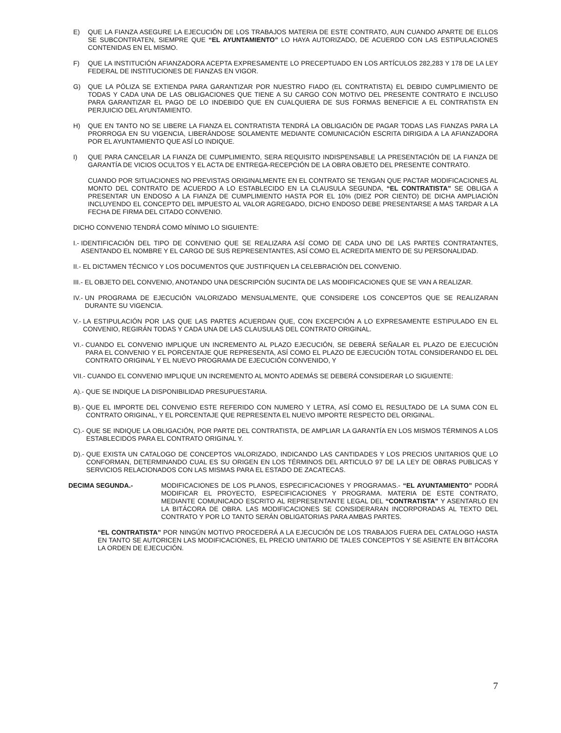E) QUE LA FIANZA ASEGURE LA EJECUCIÓN DE LOS TRABAJOS MATERIA DE ESTE CONTRATO, AUN CUANDO APARTE DE ELLOS SE SUBCONTRATEN, SIEMPRE QUE “EL AYUNTAMIENTO” LO HAYA AUTORIZADO, DE ACUERDO CON LAS ESTIPULACIONES CONTENIDAS EN EL MISMO.
F) QUE LA INSTITUCIÓN AFIANZADORA ACEPTA EXPRESAMENTE LO PRECEPTUADO EN LOS ARTÍCULOS 282,283 Y 178 DE LA LEY FEDERAL DE INSTITUCIONES DE FIANZAS EN VIGOR.
G) QUE LA PÓLIZA SE EXTIENDA PARA GARANTIZAR POR NUESTRO FIADO (EL CONTRATISTA) EL DEBIDO CUMPLIMIENTO DE TODAS Y CADA UNA DE LAS OBLIGACIONES QUE TIENE A SU CARGO CON MOTIVO DEL PRESENTE CONTRATO E INCLUSO PARA GARANTIZAR EL PAGO DE LO INDEBIDO QUE EN CUALQUIERA DE SUS FORMAS BENEFICIE A EL CONTRATISTA EN PERJUICIO DEL AYUNTAMIENTO.
H) QUE EN TANTO NO SE LIBERE LA FIANZA EL CONTRATISTA TENDRÁ LA OBLIGACIÓN DE PAGAR TODAS LAS FIANZAS PARA LA PRORROGA EN SU VIGENCIA, LIBERÁNDOSE SOLAMENTE MEDIANTE COMUNICACIÓN ESCRITA DIRIGIDA A LA AFIANZADORA POR EL AYUNTAMIENTO QUE ASÍ LO INDIQUE.
I) QUE PARA CANCELAR LA FIANZA DE CUMPLIMIENTO, SERA REQUISITO INDISPENSABLE LA PRESENTACIÓN DE LA FIANZA DE GARANTÍA DE VICIOS OCULTOS Y EL ACTA DE ENTREGA-RECEPCIÓN DE LA OBRA OBJETO DEL PRESENTE CONTRATO.
CUANDO POR SITUACIONES NO PREVISTAS ORIGINALMENTE EN EL CONTRATO SE TENGAN QUE PACTAR MODIFICACIONES AL MONTO DEL CONTRATO DE ACUERDO A LO ESTABLECIDO EN LA CLAUSULA SEGUNDA, “EL CONTRATISTA” SE OBLIGA A PRESENTAR UN ENDOSO A LA FIANZA DE CUMPLIMIENTO HASTA POR EL 10% (DIEZ POR CIENTO) DE DICHA AMPLIACIÓN INCLUYENDO EL CONCEPTO DEL IMPUESTO AL VALOR AGREGADO, DICHO ENDOSO DEBE PRESENTARSE A MAS TARDAR A LA FECHA DE FIRMA DEL CITADO CONVENIO.
DICHO CONVENIO TENDRÁ COMO MÍNIMO LO SIGUIENTE:
I.- IDENTIFICACIÓN DEL TIPO DE CONVENIO QUE SE REALIZARA ASÍ COMO DE CADA UNO DE LAS PARTES CONTRATANTES, ASENTANDO EL NOMBRE Y EL CARGO DE SUS REPRESENTANTES, ASÍ COMO EL ACREDITA MIENTO DE SU PERSONALIDAD.
II.- EL DICTAMEN TÉCNICO Y LOS DOCUMENTOS QUE JUSTIFIQUEN LA CELEBRACIÓN DEL CONVENIO.
III.- EL OBJETO DEL CONVENIO, ANOTANDO UNA DESCRIPCIÓN SUCINTA DE LAS MODIFICACIONES QUE SE VAN A REALIZAR.
IV.- UN PROGRAMA DE EJECUCIÓN VALORIZADO MENSUALMENTE, QUE CONSIDERE LOS CONCEPTOS QUE SE REALIZARAN DURANTE SU VIGENCIA.
V.- LA ESTIPULACIÓN POR LAS QUE LAS PARTES ACUERDAN QUE, CON EXCEPCIÓN A LO EXPRESAMENTE ESTIPULADO EN EL CONVENIO, REGIRÁN TODAS Y CADA UNA DE LAS CLAUSULAS DEL CONTRATO ORIGINAL.
VI.- CUANDO EL CONVENIO IMPLIQUE UN INCREMENTO AL PLAZO EJECUCIÓN, SE DEBERÁ SEÑALAR EL PLAZO DE EJECUCIÓN PARA EL CONVENIO Y EL PORCENTAJE QUE REPRESENTA, ASÍ COMO EL PLAZO DE EJECUCIÓN TOTAL CONSIDERANDO EL DEL CONTRATO ORIGINAL Y EL NUEVO PROGRAMA DE EJECUCIÓN CONVENIDO, Y
VII.- CUANDO EL CONVENIO IMPLIQUE UN INCREMENTO AL MONTO ADEMÁS SE DEBERÁ CONSIDERAR LO SIGUIENTE:
A).- QUE SE INDIQUE LA DISPONIBILIDAD PRESUPUESTARIA.
B).- QUE EL IMPORTE DEL CONVENIO ESTE REFERIDO CON NUMERO Y LETRA, ASÍ COMO EL RESULTADO DE LA SUMA CON EL CONTRATO ORIGINAL, Y EL PORCENTAJE QUE REPRESENTA EL NUEVO IMPORTE RESPECTO DEL ORIGINAL.
C).- QUE SE INDIQUE LA OBLIGACIÓN, POR PARTE DEL CONTRATISTA, DE AMPLIAR LA GARANTÍA EN LOS MISMOS TÉRMINOS A LOS ESTABLECIDOS PARA EL CONTRATO ORIGINAL Y.
D).- QUE EXISTA UN CATALOGO DE CONCEPTOS VALORIZADO, INDICANDO LAS CANTIDADES Y LOS PRECIOS UNITARIOS QUE LO CONFORMAN, DETERMINANDO CUAL ES SU ORIGEN EN LOS TÉRMINOS DEL ARTICULO 97 DE LA LEY DE OBRAS PUBLICAS Y SERVICIOS RELACIONADOS CON LAS MISMAS PARA EL ESTADO DE ZACATECAS.
DECIMA SEGUNDA.- MODIFICACIONES DE LOS PLANOS, ESPECIFICACIONES Y PROGRAMAS.- “EL AYUNTAMIENTO” PODRÁ MODIFICAR EL PROYECTO, ESPECIFICACIONES Y PROGRAMA. MATERIA DE ESTE CONTRATO, MEDIANTE COMUNICADO ESCRITO AL REPRESENTANTE LEGAL DEL “CONTRATISTA” Y ASENTARLO EN LA BITÁCORA DE OBRA. LAS MODIFICACIONES SE CONSIDERARAN INCORPORADAS AL TEXTO DEL CONTRATO Y POR LO TANTO SERÁN OBLIGATORIAS PARA AMBAS PARTES.
“EL CONTRATISTA” POR NINGÚN MOTIVO PROCEDERÁ A LA EJECUCIÓN DE LOS TRABAJOS FUERA DEL CATALOGO HASTA EN TANTO SE AUTORICEN LAS MODIFICACIONES, EL PRECIO UNITARIO DE TALES CONCEPTOS Y SE ASIENTE EN BITÁCORA LA ORDEN DE EJECUCIÓN.
7